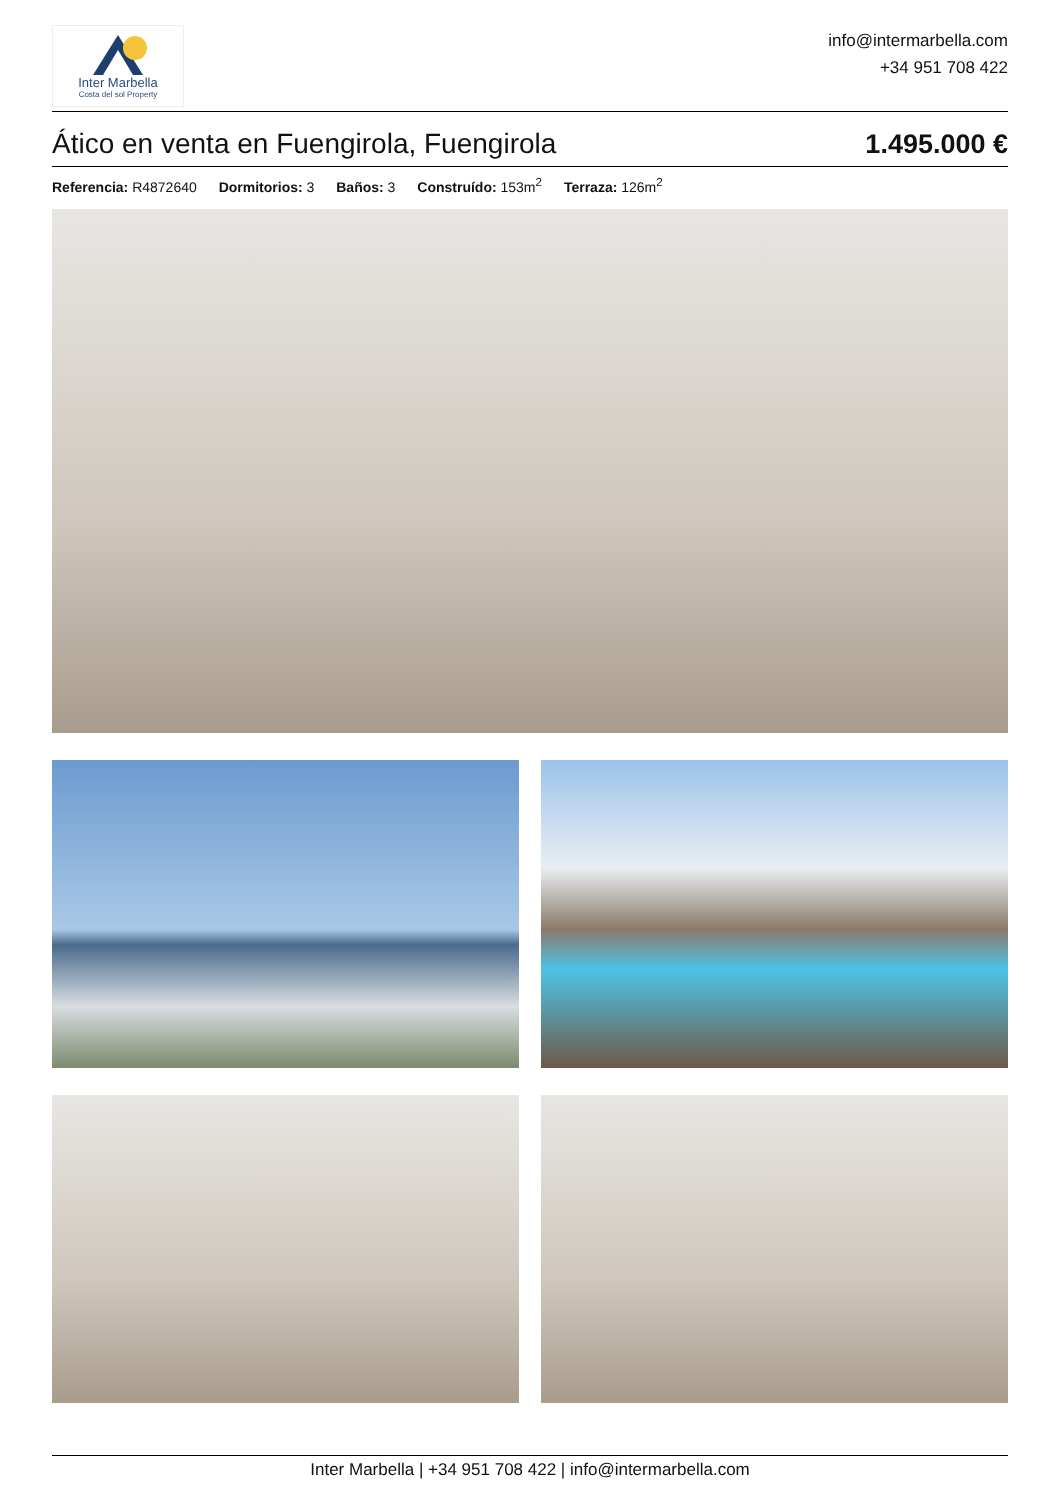Inter Marbella
Costa del sol Property
info@intermarbella.com
+34 951 708 422
Ático en venta en Fuengirola, Fuengirola
1.495.000 €
Referencia: R4872640 Dormitorios: 3 Baños: 3 Construído: 153m<sup>2</sup> Terraza: 126m<sup>2</sup>
Inter Marbella | +34 951 708 422 | info@intermarbella.com